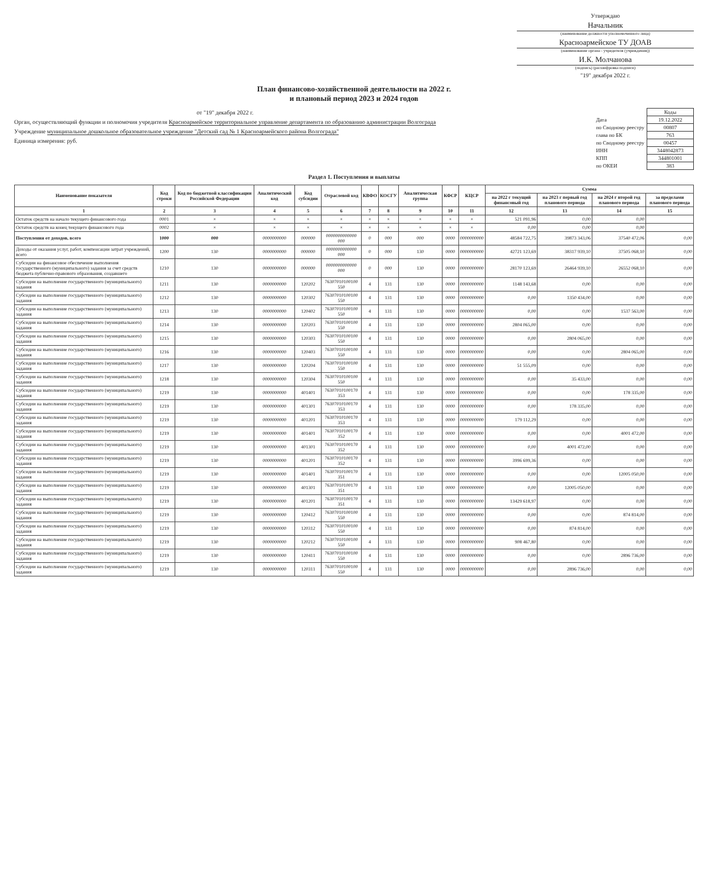Утверждаю
Начальник
(наименование должности уполномоченного лица)
Красноармейское ТУ ДОАВ
(наименование органа - учредителя (учреждения))
И.К. Молчанова
(подпись) (расшифровка подписи)
"19" декабря 2022 г.
План финансово-хозяйственной деятельности на 2022 г.
и плановый период 2023 и 2024 годов
от "19" декабря 2022 г.
Орган, осуществляющий функции и полномочия учредителя Красноармейское территориальное управление департамента по образованию администрации Волгограда
Учреждение муниципальное дошкольное образовательное учреждение "Детский сад № 1 Красноармейского района Волгограда"
Единица измерения: руб.
| | Коды |
| Дата | 19.12.2022 |
| по Сводному реестру | 00807 |
| глава по БК | 763 |
| по Сводному реестру | 00457 |
| ИНН | 3448042873 |
| КПП | 344801001 |
| по ОКЕИ | 383 |
Раздел 1. Поступления и выплаты
| Наименование показателя | Код строки | Код по бюджетной классификации Российской Федерации | Аналитический код | Код субсидии | Отраслевой код | КВФО | КОСГУ | Аналитическая группа | КФСР | КЦСР | Сумма | | | |
| --- | --- | --- | --- | --- | --- | --- | --- | --- | --- | --- | --- | --- | --- | --- |
| | | | | | | | | | | | на 2022 г текущий финансовый год | на 2023 г первый год планового периода | на 2024 г второй год планового периода | за пределами планового периода |
| 1 | 2 | 3 | 4 | 5 | 6 | 7 | 8 | 9 | 10 | 11 | 12 | 13 | 14 | 15 |
| Остаток средств на начало текущего финансового года | 0001 | × | × | × | × | × | × | × | × | × | 521 091,96 | 0,00 | 0,00 | |
| Остаток средств на конец текущего финансового года | 0002 | × | × | × | × | × | × | × | × | × | 0,00 | 0,00 | 0,00 | |
| Поступления от доходов, всего | 1000 | 000 | 0000000000 | 000000 | 0000000000000 000 | 0 | 000 | 000 | 0000 | 0000000000 | 48584 722,75 | 39873 343,06 | 37540 472,06 | 0,00 |
| Доходы от оказания услуг, работ, компенсации затрат учреждений, всего | 1200 | 130 | 0000000000 | 000000 | 0000000000000 000 | 0 | 000 | 130 | 0000 | 0000000000 | 42721 123,69 | 38317 939,10 | 37505 068,10 | 0,00 |
| Субсидии на финансовое обеспечение выполнения государственного (муниципального) задания за счет средств бюджета публично-правового образования, создавшего | 1210 | 130 | 0000000000 | 000000 | 0000000000000 000 | 0 | 000 | 130 | 0000 | 0000000000 | 28170 123,69 | 26464 939,10 | 26552 068,10 | 0,00 |
| Субсидии на выполнение государственного (муниципального) задания | 1211 | 130 | 0000000000 | 120202 | 76307010100100 550 | 4 | 131 | 130 | 0000 | 0000000000 | 1148 143,68 | 0,00 | 0,00 | 0,00 |
| Субсидии на выполнение государственного (муниципального) задания | 1212 | 130 | 0000000000 | 120302 | 76307010100100 550 | 4 | 131 | 130 | 0000 | 0000000000 | 0,00 | 1350 434,00 | 0,00 | 0,00 |
| Субсидии на выполнение государственного (муниципального) задания | 1213 | 130 | 0000000000 | 120402 | 76307010100100 550 | 4 | 131 | 130 | 0000 | 0000000000 | 0,00 | 0,00 | 1537 563,00 | 0,00 |
| Субсидии на выполнение государственного (муниципального) задания | 1214 | 130 | 0000000000 | 120203 | 76307010100100 550 | 4 | 131 | 130 | 0000 | 0000000000 | 2804 065,00 | 0,00 | 0,00 | 0,00 |
| Субсидии на выполнение государственного (муниципального) задания | 1215 | 130 | 0000000000 | 120303 | 76307010100100 550 | 4 | 131 | 130 | 0000 | 0000000000 | 0,00 | 2804 065,00 | 0,00 | 0,00 |
| Субсидии на выполнение государственного (муниципального) задания | 1216 | 130 | 0000000000 | 120403 | 76307010100100 550 | 4 | 131 | 130 | 0000 | 0000000000 | 0,00 | 0,00 | 2804 065,00 | 0,00 |
| Субсидии на выполнение государственного (муниципального) задания | 1217 | 130 | 0000000000 | 120204 | 76307010100100 550 | 4 | 131 | 130 | 0000 | 0000000000 | 51 555,09 | 0,00 | 0,00 | 0,00 |
| Субсидии на выполнение государственного (муниципального) задания | 1218 | 130 | 0000000000 | 120304 | 76307010100100 550 | 4 | 131 | 130 | 0000 | 0000000000 | 0,00 | 35 433,00 | 0,00 | 0,00 |
| Субсидии на выполнение государственного (муниципального) задания | 1219 | 130 | 0000000000 | 401401 | 76307010100170 353 | 4 | 131 | 130 | 0000 | 0000000000 | 0,00 | 0,00 | 178 335,00 | 0,00 |
| Субсидии на выполнение государственного (муниципального) задания | 1219 | 130 | 0000000000 | 401301 | 76307010100170 353 | 4 | 131 | 130 | 0000 | 0000000000 | 0,00 | 178 335,00 | 0,00 | 0,00 |
| Субсидии на выполнение государственного (муниципального) задания | 1219 | 130 | 0000000000 | 401201 | 76307010100170 353 | 4 | 131 | 130 | 0000 | 0000000000 | 179 112,29 | 0,00 | 0,00 | 0,00 |
| Субсидии на выполнение государственного (муниципального) задания | 1219 | 130 | 0000000000 | 401401 | 76307010100170 352 | 4 | 131 | 130 | 0000 | 0000000000 | 0,00 | 0,00 | 4001 472,00 | 0,00 |
| Субсидии на выполнение государственного (муниципального) задания | 1219 | 130 | 0000000000 | 401301 | 76307010100170 352 | 4 | 131 | 130 | 0000 | 0000000000 | 0,00 | 4001 472,00 | 0,00 | 0,00 |
| Субсидии на выполнение государственного (муниципального) задания | 1219 | 130 | 0000000000 | 401201 | 76307010100170 352 | 4 | 131 | 130 | 0000 | 0000000000 | 3996 699,36 | 0,00 | 0,00 | 0,00 |
| Субсидии на выполнение государственного (муниципального) задания | 1219 | 130 | 0000000000 | 401401 | 76307010100170 351 | 4 | 131 | 130 | 0000 | 0000000000 | 0,00 | 0,00 | 12005 050,00 | 0,00 |
| Субсидии на выполнение государственного (муниципального) задания | 1219 | 130 | 0000000000 | 401301 | 76307010100170 351 | 4 | 131 | 130 | 0000 | 0000000000 | 0,00 | 12005 050,00 | 0,00 | 0,00 |
| Субсидии на выполнение государственного (муниципального) задания | 1219 | 130 | 0000000000 | 401201 | 76307010100170 351 | 4 | 131 | 130 | 0000 | 0000000000 | 13429 618,97 | 0,00 | 0,00 | 0,00 |
| Субсидии на выполнение государственного (муниципального) задания | 1219 | 130 | 0000000000 | 120412 | 76307010100100 550 | 4 | 131 | 130 | 0000 | 0000000000 | 0,00 | 0,00 | 874 814,00 | 0,00 |
| Субсидии на выполнение государственного (муниципального) задания | 1219 | 130 | 0000000000 | 120312 | 76307010100100 550 | 4 | 131 | 130 | 0000 | 0000000000 | 0,00 | 874 814,00 | 0,00 | 0,00 |
| Субсидии на выполнение государственного (муниципального) задания | 1219 | 130 | 0000000000 | 120212 | 76307010100100 550 | 4 | 131 | 130 | 0000 | 0000000000 | 908 467,80 | 0,00 | 0,00 | 0,00 |
| Субсидии на выполнение государственного (муниципального) задания | 1219 | 130 | 0000000000 | 120411 | 76307010100100 550 | 4 | 131 | 130 | 0000 | 0000000000 | 0,00 | 0,00 | 2896 736,00 | 0,00 |
| Субсидии на выполнение государственного (муниципального) задания | 1219 | 130 | 0000000000 | 120311 | 76307010100100 550 | 4 | 131 | 130 | 0000 | 0000000000 | 0,00 | 2896 736,00 | 0,00 | 0,00 |